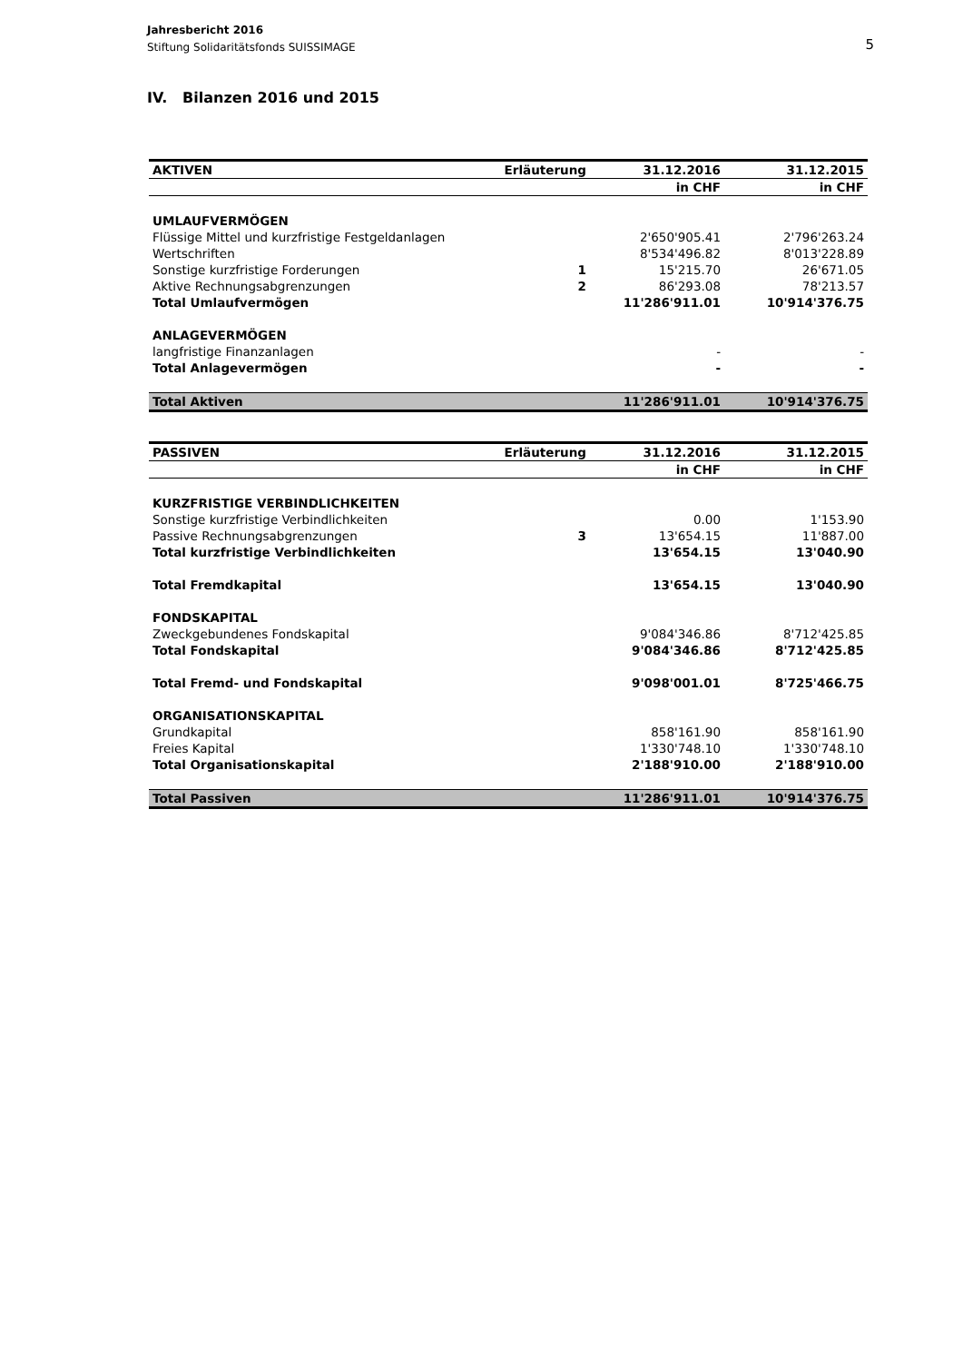Jahresbericht 2016
Stiftung Solidaritätsfonds SUISSIMAGE
5
IV. Bilanzen 2016 und 2015
| AKTIVEN | Erläuterung | 31.12.2016 | 31.12.2015 |
| --- | --- | --- | --- |
| | | in CHF | in CHF |
| UMLAUFVERMÖGEN | | | |
| Flüssige Mittel und kurzfristige Festgeldanlagen | | 2'650'905.41 | 2'796'263.24 |
| Wertschriften | | 8'534'496.82 | 8'013'228.89 |
| Sonstige kurzfristige Forderungen | 1 | 15'215.70 | 26'671.05 |
| Aktive Rechnungsabgrenzungen | 2 | 86'293.08 | 78'213.57 |
| Total Umlaufvermögen | | 11'286'911.01 | 10'914'376.75 |
| ANLAGEVERMÖGEN | | | |
| langfristige Finanzanlagen | | - | - |
| Total Anlagevermögen | | - | - |
| Total Aktiven | | 11'286'911.01 | 10'914'376.75 |
| PASSIVEN | Erläuterung | 31.12.2016 | 31.12.2015 |
| --- | --- | --- | --- |
| | | in CHF | in CHF |
| KURZFRISTIGE VERBINDLICHKEITEN | | | |
| Sonstige kurzfristige Verbindlichkeiten | | 0.00 | 1'153.90 |
| Passive Rechnungsabgrenzungen | 3 | 13'654.15 | 11'887.00 |
| Total kurzfristige Verbindlichkeiten | | 13'654.15 | 13'040.90 |
| Total Fremdkapital | | 13'654.15 | 13'040.90 |
| FONDSKAPITAL | | | |
| Zweckgebundenes Fondskapital | | 9'084'346.86 | 8'712'425.85 |
| Total Fondskapital | | 9'084'346.86 | 8'712'425.85 |
| Total Fremd- und Fondskapital | | 9'098'001.01 | 8'725'466.75 |
| ORGANISATIONSKAPITAL | | | |
| Grundkapital | | 858'161.90 | 858'161.90 |
| Freies Kapital | | 1'330'748.10 | 1'330'748.10 |
| Total Organisationskapital | | 2'188'910.00 | 2'188'910.00 |
| Total Passiven | | 11'286'911.01 | 10'914'376.75 |